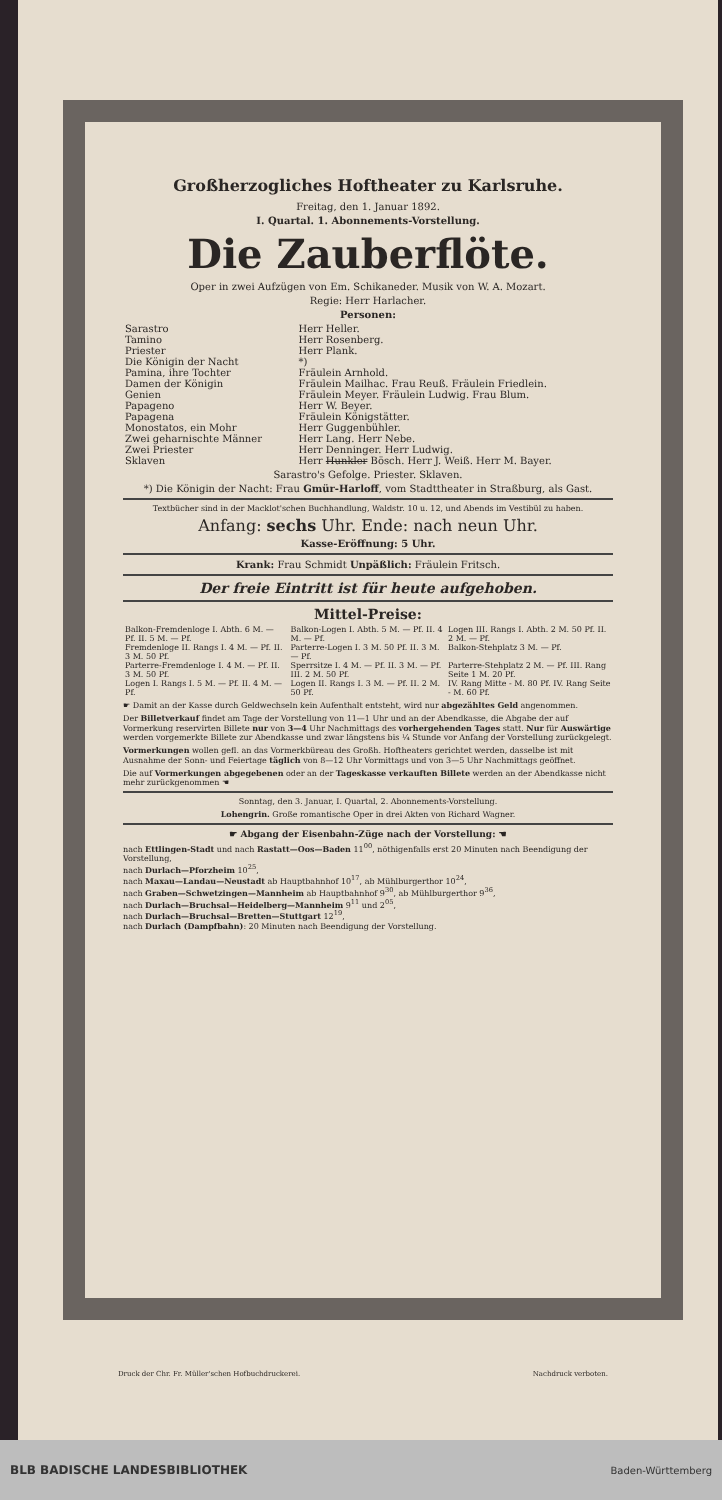Großherzogliches Hoftheater zu Karlsruhe.
Freitag, den 1. Januar 1892.
I. Quartal. 1. Abonnements-Vorstellung.
Die Zauberflöte.
Oper in zwei Aufzügen von Em. Schikaneder. Musik von W. A. Mozart.
Regie: Herr Harlacher.
Personen:
| Sarastro | Herr Heller. |
| Tamino | Herr Rosenberg. |
| Priester | Herr Plank. |
| Die Königin der Nacht | *) |
| Pamina, ihre Tochter | Fräulein Arnhold. |
| Damen der Königin | Fräulein Mailhac. Frau Reuß. Fräulein Friedlein. |
| Genien | Fräulein Meyer. Fräulein Ludwig. Frau Blum. |
| Papageno | Herr W. Beyer. |
| Papagena | Fräulein Königstätter. |
| Monostatos, ein Mohr | Herr Guggenbühler. |
| Zwei geharnischte Männer | Herr Lang. Herr Nebe. |
| Zwei Priester | Herr Denninger. Herr Ludwig. |
| Sklaven | Herr Hunkler Bösch. Herr J. Weiß. Herr M. Bayer. |
Sarastro's Gefolge. Priester. Sklaven.
*) Die Königin der Nacht: Frau Gmür-Harloff, vom Stadttheater in Straßburg, als Gast.
Textbücher sind in der Macklot'schen Buchhandlung, Waldstr. 10 u. 12, und Abends im Vestibül zu haben.
Anfang: sechs Uhr. Ende: nach neun Uhr.
Kasse-Eröffnung: 5 Uhr.
Krank: Frau Schmidt Unpäßlich: Fräulein Fritsch.
Der freie Eintritt ist für heute aufgehoben.
Mittel-Preise:
| Balkon-Fremdenloge I. Abth. 6 M. — Pf. II. 5 M. — Pf. | Balkon-Logen I. Abth. 5 M. — Pf. II. 4 M. — Pf. | Logen III. Rangs I. Abth. 2 M. 50 Pf. II. 2 M. — Pf. |
| Fremdenloge II. Rangs I. 4 M. — Pf. II. 3 M. 50 Pf. | Parterre-Logen I. 3 M. 50 Pf. II. 3 M. — Pf. | Balkon-Stehplatz 3 M. — Pf. |
| Parterre-Fremdenloge I. 4 M. — Pf. II. 3 M. 50 Pf. | Sperrsitze I. 4 M. — Pf. II. 3 M. — Pf. III. 2 M. 50 Pf. | Parterre-Stehplatz 2 M. — Pf. III. Rang Seite 1 M. 20 Pf. |
| Logen I. Rangs I. 5 M. — Pf. II. 4 M. — Pf. | Logen II. Rangs I. 3 M. — Pf. II. 2 M. 50 Pf. | IV. Rang Mitte - M. 80 Pf. IV. Rang Seite - M. 60 Pf. |
☛ Damit an der Kasse durch Geldwechseln kein Aufenthalt entsteht, wird nur abgezähltes Geld angenommen.
Der Billetverkauf findet am Tage der Vorstellung von 11—1 Uhr und an der Abendkasse, die Abgabe der auf Vormerkung reservirten Billete nur von 3—4 Uhr Nachmittags des vorhergehenden Tages statt. Nur für Auswärtige werden vorgemerkte Billete zur Abendkasse und zwar längstens bis ¼ Stunde vor Anfang der Vorstellung zurückgelegt.
Vormerkungen wollen gefl. an das Vormerkbüreau des Großh. Hoftheaters gerichtet werden, dasselbe ist mit Ausnahme der Sonn- und Feiertage täglich von 8—12 Uhr Vormittags und von 3—5 Uhr Nachmittags geöffnet.
Die auf Vormerkungen abgegebenen oder an der Tageskasse verkauften Billete werden an der Abendkasse nicht mehr zurückgenommen ☚
Sonntag, den 3. Januar, I. Quartal, 2. Abonnements-Vorstellung.
Lohengrin. Große romantische Oper in drei Akten von Richard Wagner.
☛ Abgang der Eisenbahn-Züge nach der Vorstellung: ☚
nach Ettlingen-Stadt und nach Rastatt—Oos—Baden 11<sup>00</sup>, nöthigenfalls erst 20 Minuten nach Beendigung der Vorstellung,
nach Durlach—Pforzheim 10<sup>25</sup>,
nach Maxau—Landau—Neustadt ab Hauptbahnhof 10<sup>17</sup>, ab Mühlburgerthor 10<sup>24</sup>,
nach Graben—Schwetzingen—Mannheim ab Hauptbahnhof 9<sup>30</sup>, ab Mühlburgerthor 9<sup>36</sup>,
nach Durlach—Bruchsal—Heidelberg—Mannheim 9<sup>11</sup> und 2<sup>05</sup>,
nach Durlach—Bruchsal—Bretten—Stuttgart 12<sup>19</sup>,
nach Durlach (Dampfbahn): 20 Minuten nach Beendigung der Vorstellung.
Druck der Chr. Fr. Müller'schen Hofbuchdruckerei. Nachdruck verboten.
BLB BADISCHE LANDESBIBLIOTHEK Baden-Württemberg